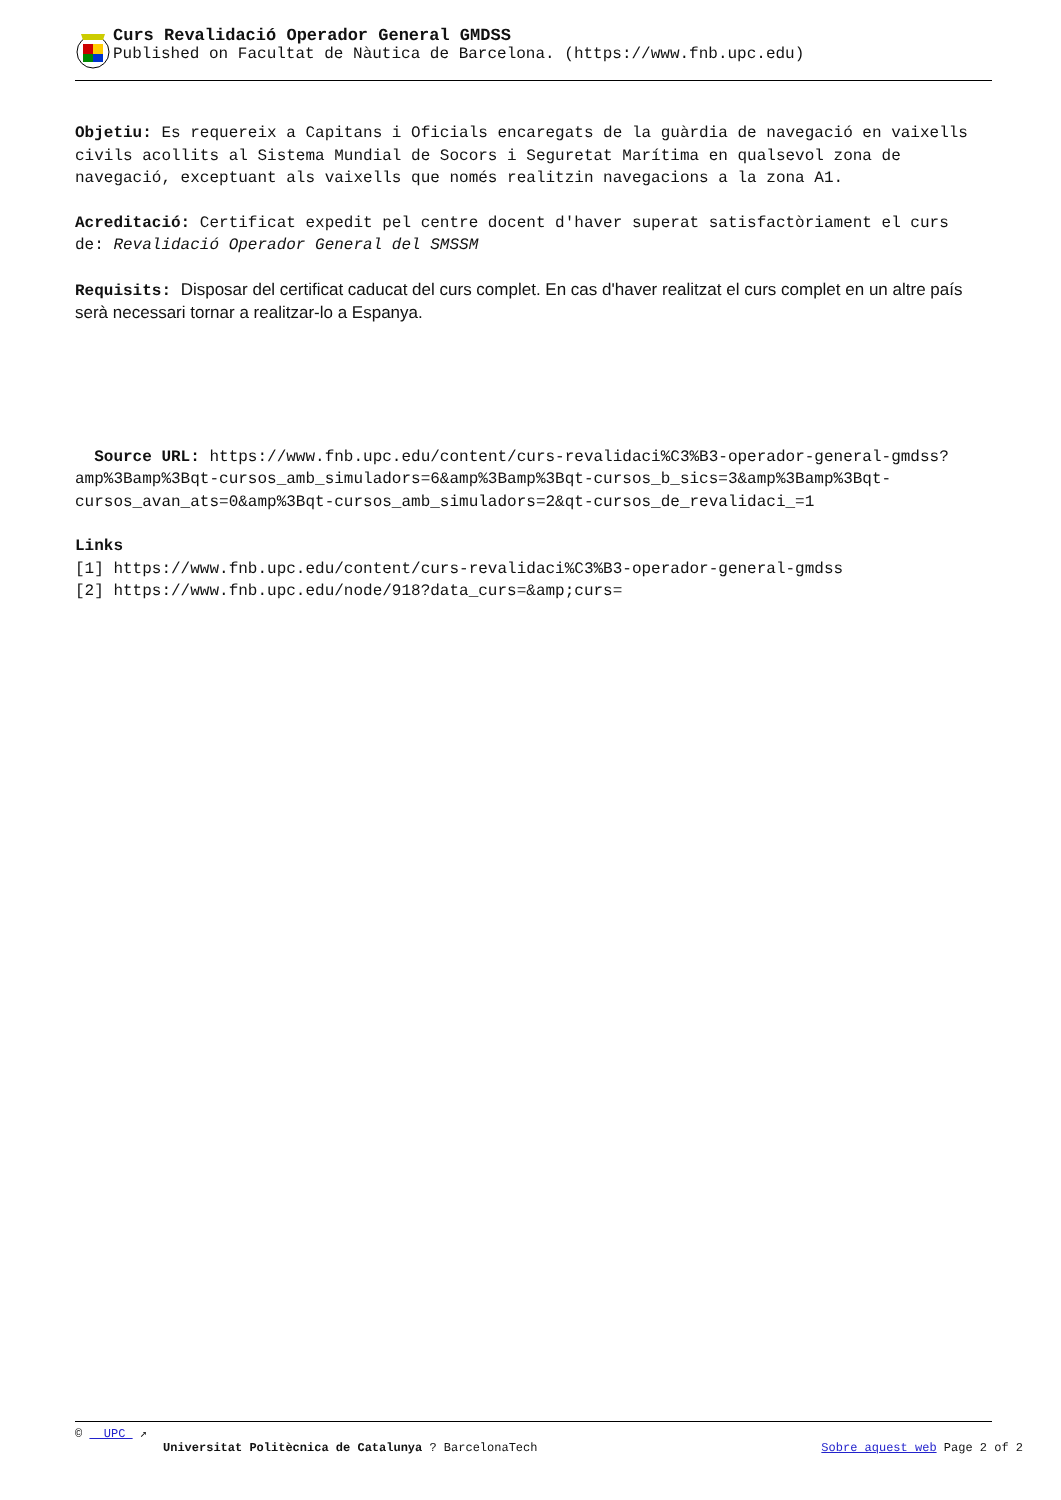Curs Revalidació Operador General GMDSS
Published on Facultat de Nàutica de Barcelona. (https://www.fnb.upc.edu)
Objetiu: Es requereix a Capitans i Oficials encaregats de la guàrdia de navegació en vaixells civils acollits al Sistema Mundial de Socors i Seguretat Marítima en qualsevol zona de navegació, exceptuant als vaixells que només realitzin navegacions a la zona A1.
Acreditació: Certificat expedit pel centre docent d'haver superat satisfactòriament el curs de: Revalidació Operador General del SMSSM
Requisits: Disposar del certificat caducat del curs complet. En cas d'haver realitzat el curs complet en un altre país serà necessari tornar a realitzar-lo a Espanya.
Source URL: https://www.fnb.upc.edu/content/curs-revalidaci%C3%B3-operador-general-gmdss?amp%3Bamp%3Bqt-cursos_amb_simuladors=6&amp%3Bamp%3Bqt-cursos_b_sics=3&amp%3Bamp%3Bqt-cursos_avan_ats=0&amp%3Bqt-cursos_amb_simuladors=2&qt-cursos_de_revalidaci_=1
Links
[1] https://www.fnb.upc.edu/content/curs-revalidaci%C3%B3-operador-general-gmdss
[2] https://www.fnb.upc.edu/node/918?data_curs=&amp;curs=
© UPC ↗
Universitat Politècnica de Catalunya ? BarcelonaTech Sobre aquest web Page 2 of 2